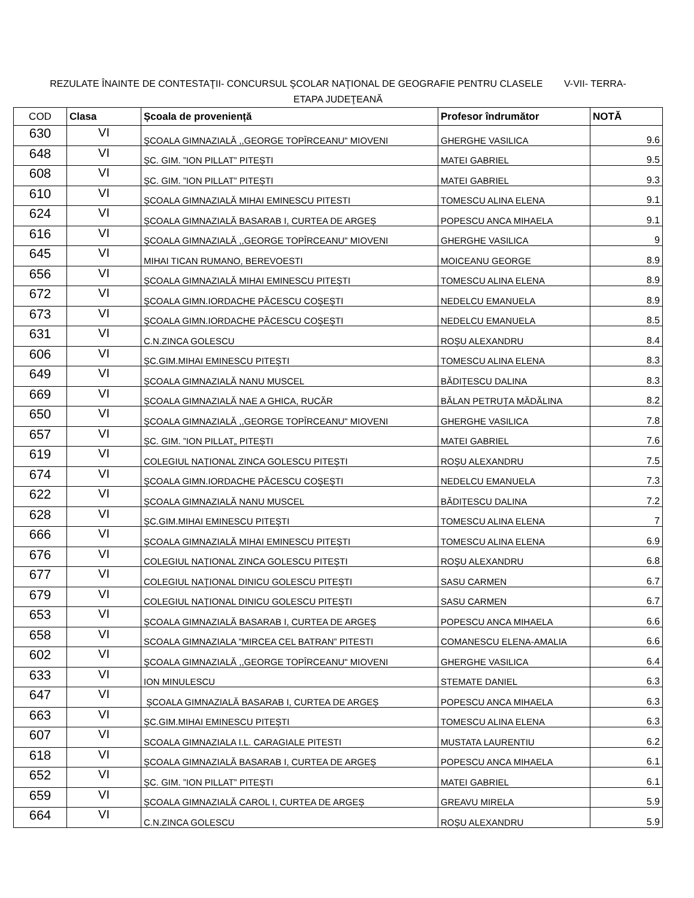REZULATE ÎNAINTE DE CONTESTAŢII- CONCURSUL ŞCOLAR NAŢIONAL DE GEOGRAFIE PENTRU CLASELE V-VII- TERRA-
ETAPA JUDEŢEANĂ
| COD | Clasa | Școala de proveniență | Profesor îndrumător | NOTĂ |
| --- | --- | --- | --- | --- |
| 630 | VI | ŞCOALA GIMNAZIALĂ ,,GEORGE TOPÎRCEANU" MIOVENI | GHERGHE VASILICA | 9.6 |
| 648 | VI | ȘC. GIM. ”ION PILLAT” PITEȘTI | MATEI GABRIEL | 9.5 |
| 608 | VI | ȘC. GIM. ”ION PILLAT” PITEȘTI | MATEI GABRIEL | 9.3 |
| 610 | VI | ȘCOALA GIMNAZIALĂ MIHAI EMINESCU PITESTI | TOMESCU ALINA ELENA | 9.1 |
| 624 | VI | ȘCOALA GIMNAZIALĂ BASARAB I, CURTEA DE ARGEȘ | POPESCU ANCA MIHAELA | 9.1 |
| 616 | VI | ŞCOALA GIMNAZIALĂ ,,GEORGE TOPÎRCEANU" MIOVENI | GHERGHE VASILICA | 9 |
| 645 | VI | MIHAI TICAN RUMANO, BEREVOESTI | MOICEANU GEORGE | 8.9 |
| 656 | VI | ȘCOALA GIMNAZIALĂ MIHAI EMINESCU PITEȘTI | TOMESCU ALINA ELENA | 8.9 |
| 672 | VI | ŞCOALA GIMN.IORDACHE PĂCESCU COŞEŞTI | NEDELCU EMANUELA | 8.9 |
| 673 | VI | ŞCOALA GIMN.IORDACHE PĂCESCU COŞEŞTI | NEDELCU EMANUELA | 8.5 |
| 631 | VI | C.N.ZINCA GOLESCU | ROȘU ALEXANDRU | 8.4 |
| 606 | VI | ȘC.GIM.MIHAI EMINESCU PITEȘTI | TOMESCU ALINA ELENA | 8.3 |
| 649 | VI | ȘCOALA GIMNAZIALĂ NANU MUSCEL | BĂDIȚESCU DALINA | 8.3 |
| 669 | VI | ȘCOALA GIMNAZIALĂ NAE A GHICA, RUCĂR | BĂLAN PETRUȚA MĂDĂLINA | 8.2 |
| 650 | VI | ŞCOALA GIMNAZIALĂ ,,GEORGE TOPÎRCEANU" MIOVENI | GHERGHE VASILICA | 7.8 |
| 657 | VI | ȘC. GIM. ”ION PILLAT„ PITEȘTI | MATEI GABRIEL | 7.6 |
| 619 | VI | COLEGIUL NAȚIONAL ZINCA GOLESCU PITEȘTI | ROȘU ALEXANDRU | 7.5 |
| 674 | VI | ŞCOALA GIMN.IORDACHE PĂCESCU COŞEŞTI | NEDELCU EMANUELA | 7.3 |
| 622 | VI | ȘCOALA GIMNAZIALĂ NANU MUSCEL | BĂDIȚESCU DALINA | 7.2 |
| 628 | VI | ȘC.GIM.MIHAI EMINESCU PITEȘTI | TOMESCU ALINA ELENA | 7 |
| 666 | VI | ȘCOALA GIMNAZIALĂ MIHAI EMINESCU PITEȘTI | TOMESCU ALINA ELENA | 6.9 |
| 676 | VI | COLEGIUL NAȚIONAL ZINCA GOLESCU PITEȘTI | ROŞU ALEXANDRU | 6.8 |
| 677 | VI | COLEGIUL NAȚIONAL DINICU GOLESCU PITEȘTI | SASU CARMEN | 6.7 |
| 679 | VI | COLEGIUL NAȚIONAL DINICU GOLESCU PITEȘTI | SASU CARMEN | 6.7 |
| 653 | VI | ȘCOALA GIMNAZIALĂ BASARAB I, CURTEA DE ARGEȘ | POPESCU ANCA MIHAELA | 6.6 |
| 658 | VI | SCOALA GIMNAZIALA ”MIRCEA CEL BATRAN” PITESTI | COMANESCU ELENA-AMALIA | 6.6 |
| 602 | VI | ŞCOALA GIMNAZIALĂ ,,GEORGE TOPÎRCEANU" MIOVENI | GHERGHE VASILICA | 6.4 |
| 633 | VI | ION MINULESCU | STEMATE DANIEL | 6.3 |
| 647 | VI | ȘCOALA GIMNAZIALĂ BASARAB I, CURTEA DE ARGEȘ | POPESCU ANCA MIHAELA | 6.3 |
| 663 | VI | ȘC.GIM.MIHAI EMINESCU PITEȘTI | TOMESCU ALINA ELENA | 6.3 |
| 607 | VI | SCOALA GIMNAZIALA I.L. CARAGIALE PITESTI | MUSTATA LAURENTIU | 6.2 |
| 618 | VI | ȘCOALA GIMNAZIALĂ BASARAB I, CURTEA DE ARGEȘ | POPESCU ANCA MIHAELA | 6.1 |
| 652 | VI | ȘC. GIM. ”ION PILLAT” PITEȘTI | MATEI GABRIEL | 6.1 |
| 659 | VI | ȘCOALA GIMNAZIALĂ CAROL I, CURTEA DE ARGEȘ | GREAVU MIRELA | 5.9 |
| 664 | VI | C.N.ZINCA GOLESCU | ROȘU ALEXANDRU | 5.9 |